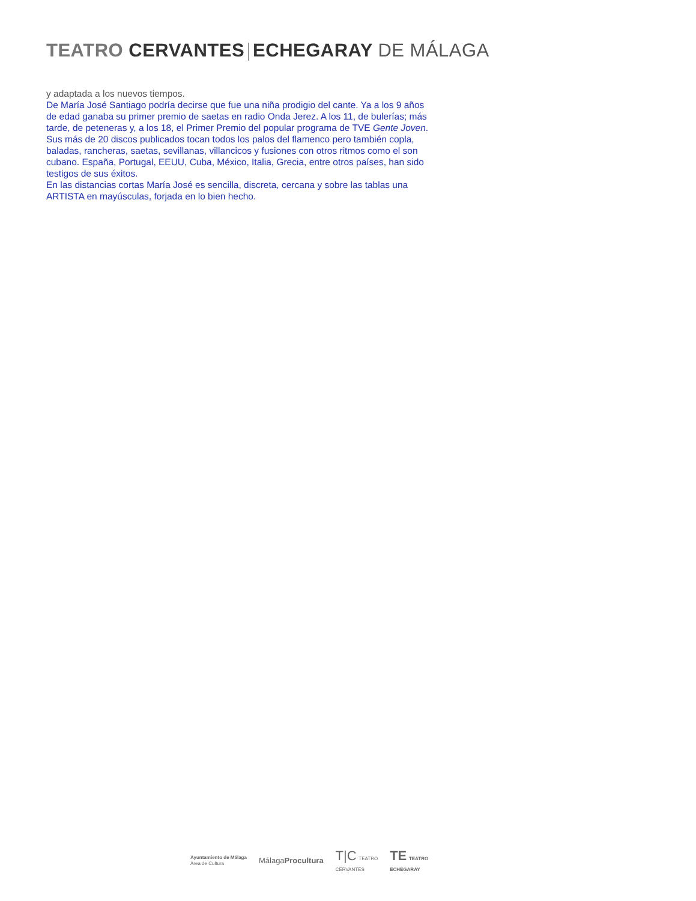TEATRO CERVANTES ECHEGARAY DE MÁLAGA
y adaptada a los nuevos tiempos.
De María José Santiago podría decirse que fue una niña prodigio del cante. Ya a los 9 años de edad ganaba su primer premio de saetas en radio Onda Jerez. A los 11, de bulerías; más tarde, de peteneras y, a los 18, el Primer Premio del popular programa de TVE Gente Joven.
Sus más de 20 discos publicados tocan todos los palos del flamenco pero también copla, baladas, rancheras, saetas, sevillanas, villancicos y fusiones con otros ritmos como el son cubano. España, Portugal, EEUU, Cuba, México, Italia, Grecia, entre otros países, han sido testigos de sus éxitos.
En las distancias cortas María José es sencilla, discreta, cercana y sobre las tablas una ARTISTA en mayúsculas, forjada en lo bien hecho.
Ayuntamiento de Málaga
Área de Cultura
MálagaProcultura
T|C TEATRO
CERVANTES
TE TEATRO
ECHEGARAY